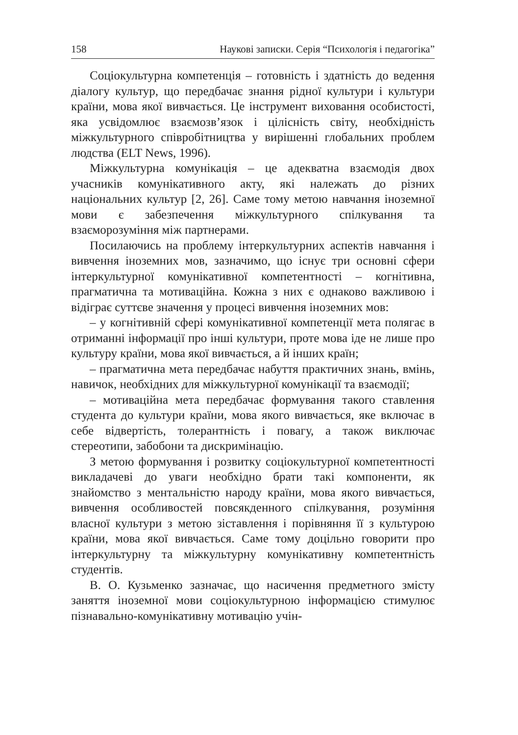158 Наукові записки. Серія “Психологія і педагогіка”
Соціокультурна компетенція – готовність і здатність до ведення діалогу культур, що передбачає знання рідної культури і культури країни, мова якої вивчається. Це інструмент виховання особистості, яка усвідомлює взаємозв’язок і цілісність світу, необхідність міжкультурного співробітництва у вирішенні глобальних проблем людства (ELT News, 1996).
Міжкультурна комунікація – це адекватна взаємодія двох учасників комунікативного акту, які належать до різних національних культур [2, 26]. Саме тому метою навчання іноземної мови є забезпечення міжкультурного спілкування та взаєморозуміння між партнерами.
Посилаючись на проблему інтеркультурних аспектів навчання і вивчення іноземних мов, зазначимо, що існує три основні сфери інтеркультурної комунікативної компетентності – когнітивна, прагматична та мотиваційна. Кожна з них є однаково важливою і відіграє суттєве значення у процесі вивчення іноземних мов:
– у когнітивній сфері комунікативної компетенції мета полягає в отриманні інформації про інші культури, проте мова іде не лише про культуру країни, мова якої вивчається, а й інших країн;
– прагматична мета передбачає набуття практичних знань, вмінь, навичок, необхідних для міжкультурної комунікації та взаємодії;
– мотиваційна мета передбачає формування такого ставлення студента до культури країни, мова якого вивчається, яке включає в себе відвертість, толерантність і повагу, а також виключає стереотипи, забобони та дискримінацію.
З метою формування і розвитку соціокультурної компетентності викладачеві до уваги необхідно брати такі компоненти, як знайомство з ментальністю народу країни, мова якого вивчається, вивчення особливостей повсякденного спілкування, розуміння власної культури з метою зіставлення і порівняння її з культурою країни, мова якої вивчається. Саме тому доцільно говорити про інтеркультурну та міжкультурну комунікативну компетентність студентів.
В. О. Кузьменко зазначає, що насичення предметного змісту заняття іноземної мови соціокультурною інформацією стимулює пізнавально-комунікативну мотивацію учін-